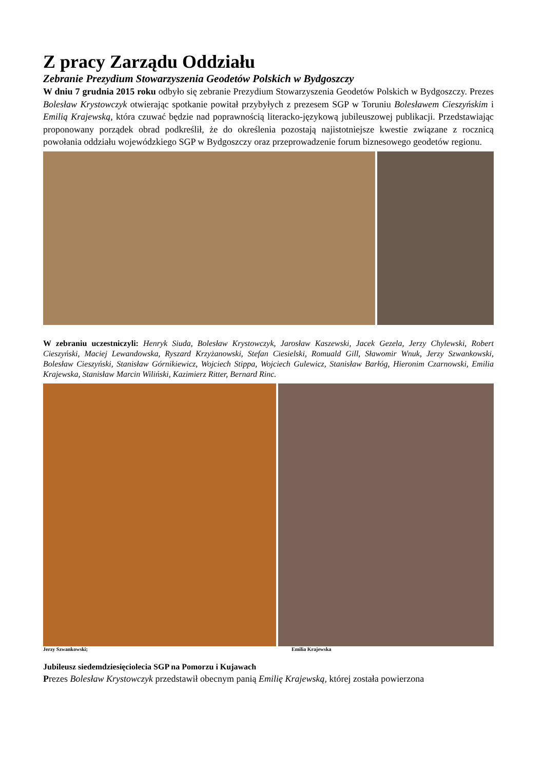Z pracy Zarządu Oddziału
Zebranie Prezydium Stowarzyszenia Geodetów Polskich w Bydgoszczy
W dniu 7 grudnia 2015 roku odbyło się zebranie Prezydium Stowarzyszenia Geodetów Polskich w Bydgoszczy. Prezes Bolesław Krystowczyk otwierając spotkanie powitał przybyłych z prezesem SGP w Toruniu Bolesławem Cieszyńskim i Emilią Krajewską, która czuwać będzie nad poprawnością literacko-językową jubileuszowej publikacji. Przedstawiając proponowany porządek obrad podkreślił, że do określenia pozostają najistotniejsze kwestie związane z rocznicą powołania oddziału wojewódzkiego SGP w Bydgoszczy oraz przeprowadzenie forum biznesowego geodetów regionu.
W zebraniu uczestniczyli: Henryk Siuda, Bolesław Krystowczyk, Jarosław Kaszewski, Jacek Gezela, Jerzy Chylewski, Robert Cieszyński, Maciej Lewandowska, Ryszard Krzyżanowski, Stefan Ciesielski, Romuald Gill, Sławomir Wnuk, Jerzy Szwankowski, Bolesław Cieszyński, Stanisław Górnikiewicz, Wojciech Stippa, Wojciech Gulewicz, Stanisław Barłóg, Hieronim Czarnowski, Emilia Krajewska, Stanisław Marcin Wiliński, Kazimierz Ritter, Bernard Rinc.
Jerzy Szwankowski; Emilia Krajewska
Jubileusz siedemdziesięciolecia SGP na Pomorzu i Kujawach
Prezes Bolesław Krystowczyk przedstawił obecnym panią Emilię Krajewską, której została powierzona